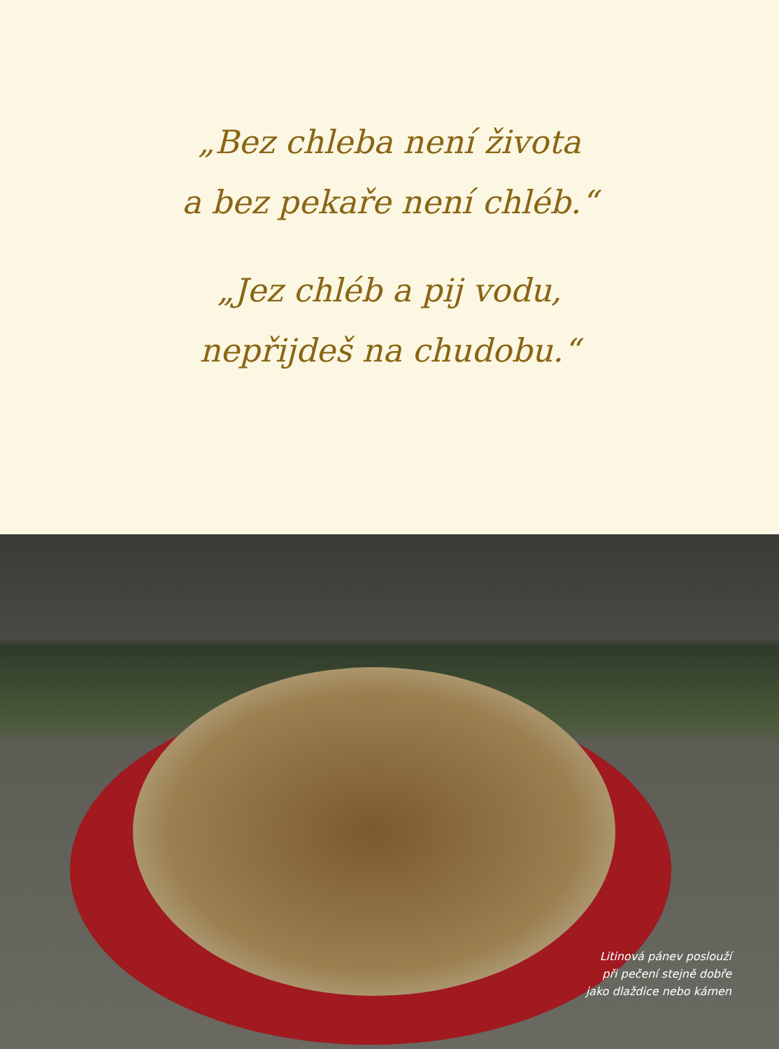„Bez chleba není života
a bez pekaře není chléb.“
„Jez chléb a pij vodu,
nepřijdeš na chudobu.“
Litinová pánev poslouží
při pečení stejně dobře
jako dlaždice nebo kámen